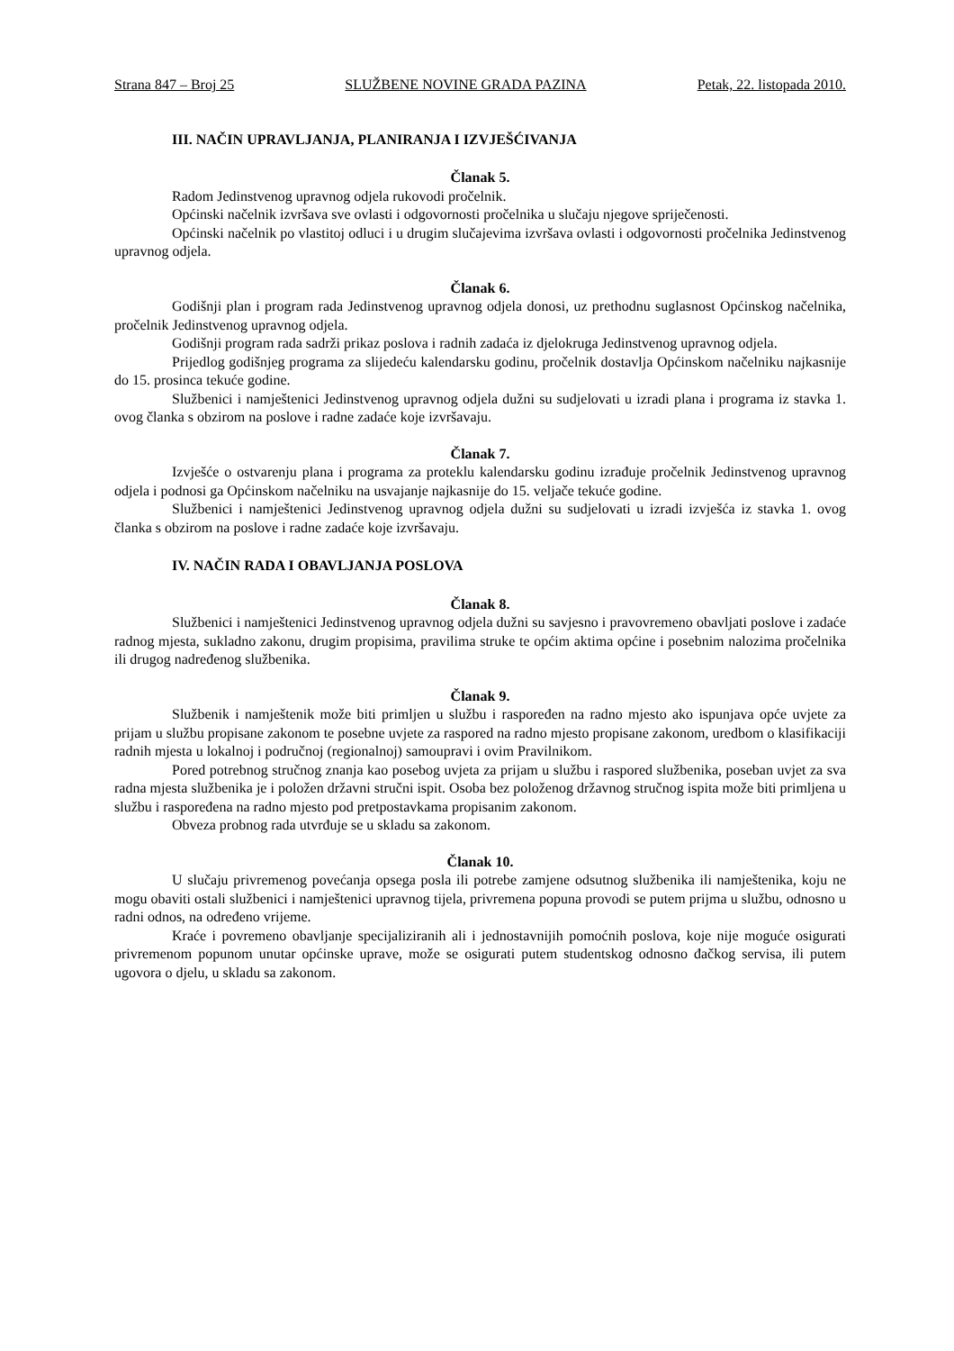Strana 847 – Broj 25 SLUŽBENE NOVINE GRADA PAZINA Petak, 22. listopada 2010.
III. NAČIN UPRAVLJANJA, PLANIRANJA I IZVJEŠĆIVANJA
Članak 5.
Radom Jedinstvenog upravnog odjela rukovodi pročelnik.
Općinski načelnik izvršava sve ovlasti i odgovornosti pročelnika u slučaju njegove spriječenosti.
Općinski načelnik po vlastitoj odluci i u drugim slučajevima izvršava ovlasti i odgovornosti pročelnika Jedinstvenog upravnog odjela.
Članak 6.
Godišnji plan i program rada Jedinstvenog upravnog odjela donosi, uz prethodnu suglasnost Općinskog načelnika, pročelnik Jedinstvenog upravnog odjela.
Godišnji program rada sadrži prikaz poslova i radnih zadaća iz djelokruga Jedinstvenog upravnog odjela.
Prijedlog godišnjeg programa za slijedeću kalendarsku godinu, pročelnik dostavlja Općinskom načelniku najkasnije do 15. prosinca tekuće godine.
Službenici i namještenici Jedinstvenog upravnog odjela dužni su sudjelovati u izradi plana i programa iz stavka 1. ovog članka s obzirom na poslove i radne zadaće koje izvršavaju.
Članak 7.
Izvješće o ostvarenju plana i programa za proteklu kalendarsku godinu izrađuje pročelnik Jedinstvenog upravnog odjela i podnosi ga Općinskom načelniku na usvajanje najkasnije do 15. veljače tekuće godine.
Službenici i namještenici Jedinstvenog upravnog odjela dužni su sudjelovati u izradi izvješća iz stavka 1. ovog članka s obzirom na poslove i radne zadaće koje izvršavaju.
IV. NAČIN RADA I OBAVLJANJA POSLOVA
Članak 8.
Službenici i namještenici Jedinstvenog upravnog odjela dužni su savjesno i pravovremeno obavljati poslove i zadaće radnog mjesta, sukladno zakonu, drugim propisima, pravilima struke te općim aktima općine i posebnim nalozima pročelnika ili drugog nadređenog službenika.
Članak 9.
Službenik i namještenik može biti primljen u službu i raspoređen na radno mjesto ako ispunjava opće uvjete za prijam u službu propisane zakonom te posebne uvjete za raspored na radno mjesto propisane zakonom, uredbom o klasifikaciji radnih mjesta u lokalnoj i područnoj (regionalnoj) samoupravi i ovim Pravilnikom.
Pored potrebnog stručnog znanja kao posebog uvjeta za prijam u službu i raspored službenika, poseban uvjet za sva radna mjesta službenika je i položen državni stručni ispit. Osoba bez položenog državnog stručnog ispita može biti primljena u službu i raspoređena na radno mjesto pod pretpostavkama propisanim zakonom.
Obveza probnog rada utvrđuje se u skladu sa zakonom.
Članak 10.
U slučaju privremenog povećanja opsega posla ili potrebe zamjene odsutnog službenika ili namještenika, koju ne mogu obaviti ostali službenici i namještenici upravnog tijela, privremena popuna provodi se putem prijma u službu, odnosno u radni odnos, na određeno vrijeme.
Kraće i povremeno obavljanje specijaliziranih ali i jednostavnijih pomoćnih poslova, koje nije moguće osigurati privremenom popunom unutar općinske uprave, može se osigurati putem studentskog odnosno đačkog servisa, ili putem ugovora o djelu, u skladu sa zakonom.